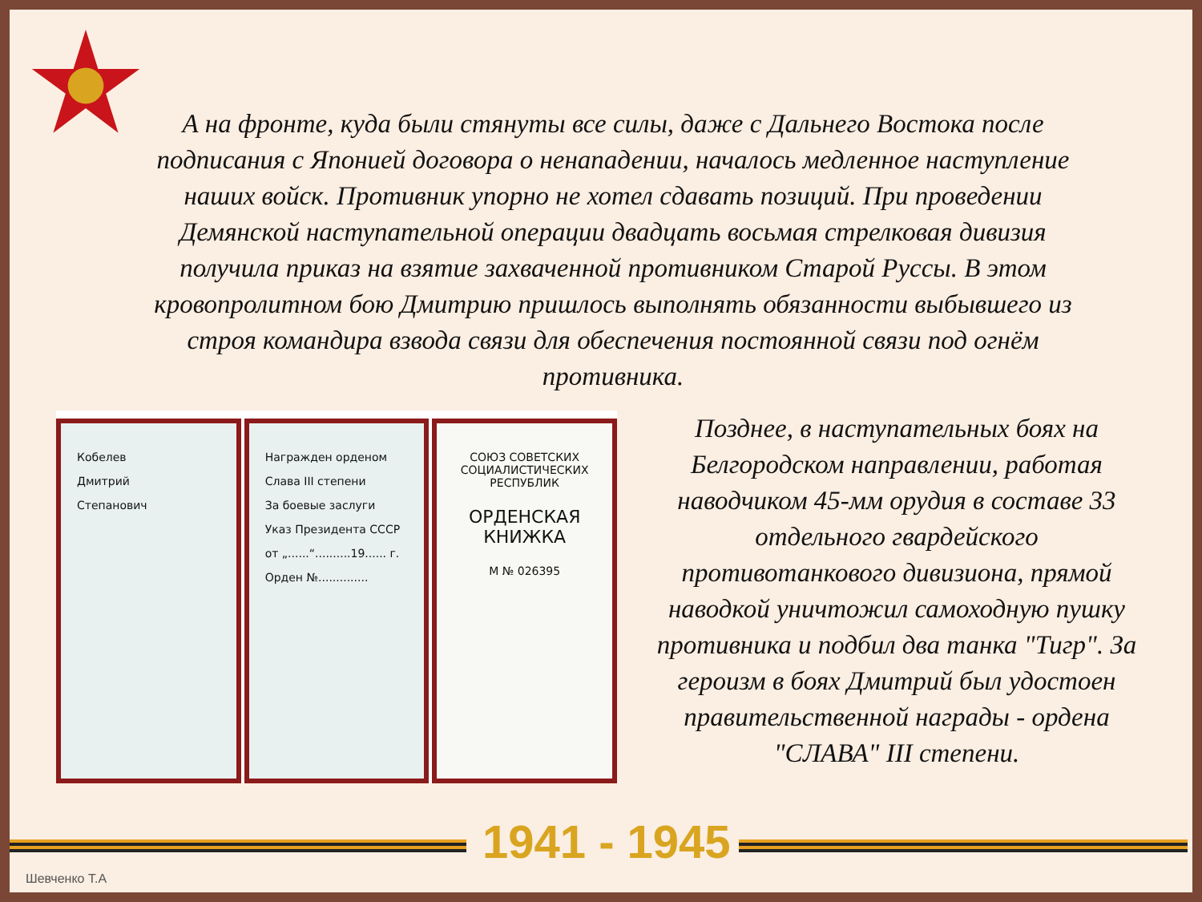А на фронте, куда были стянуты все силы, даже с Дальнего Востока после подписания с Японией договора о ненападении, началось медленное наступление наших войск. Противник упорно не хотел сдавать позиций. При проведении Демянской наступательной операции двадцать восьмая стрелковая дивизия получила приказ на взятие захваченной противником Старой Руссы. В этом кровопролитном бою Дмитрию пришлось выполнять обязанности выбывшего из строя командира взвода связи для обеспечения постоянной связи под огнём противника.
Кобелев
Дмитрий
Степанович
Награжден орденом
Слава III степени
За боевые заслуги
Указ Президента СССР
от „......“..........19...... г.
Орден №..............
СОЮЗ СОВЕТСКИХ СОЦИАЛИСТИЧЕСКИХ РЕСПУБЛИК
ОРДЕНСКАЯ КНИЖКА
М № 026395
Позднее, в наступательных боях на Белгородском направлении, работая наводчиком 45-мм орудия в составе 33 отдельного гвардейского противотанкового дивизиона, прямой наводкой уничтожил самоходную пушку противника и подбил два танка "Тигр". За героизм в боях Дмитрий был удостоен правительственной награды - ордена "СЛАВА" III степени.
1941 - 1945
Шевченко Т.А